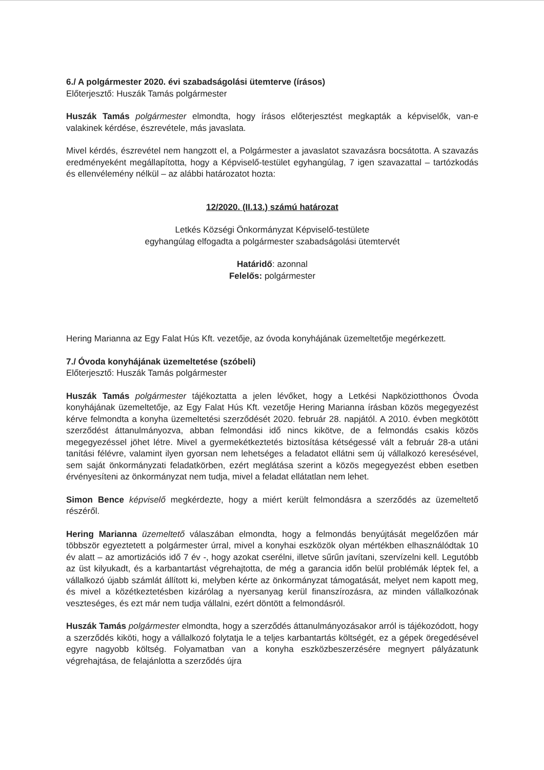6./ A polgármester 2020. évi szabadságolási ütemterve (írásos)
Előterjesztő: Huszák Tamás polgármester
Huszák Tamás polgármester elmondta, hogy írásos előterjesztést megkapták a képviselők, van-e valakinek kérdése, észrevétele, más javaslata.
Mivel kérdés, észrevétel nem hangzott el, a Polgármester a javaslatot szavazásra bocsátotta. A szavazás eredményeként megállapította, hogy a Képviselő-testület egyhangúlag, 7 igen szavazattal – tartózkodás és ellenvélemény nélkül – az alábbi határozatot hozta:
12/2020. (II.13.) számú határozat
Letkés Községi Önkormányzat Képviselő-testülete
egyhangúlag elfogadta a polgármester szabadságolási ütemtervét
Határidő: azonnal
Felelős: polgármester
Hering Marianna az Egy Falat Hús Kft. vezetője, az óvoda konyhájának üzemeltetője megérkezett.
7./ Óvoda konyhájának üzemeltetése (szóbeli)
Előterjesztő: Huszák Tamás polgármester
Huszák Tamás polgármester tájékoztatta a jelen lévőket, hogy a Letkési Napköziotthonos Óvoda konyhájának üzemeltetője, az Egy Falat Hús Kft. vezetője Hering Marianna írásban közös megegyezést kérve felmondta a konyha üzemeltetési szerződését 2020. február 28. napjától. A 2010. évben megkötött szerződést áttanulmányozva, abban felmondási idő nincs kikötve, de a felmondás csakis közös megegyezéssel jöhet létre. Mivel a gyermekétkeztetés biztosítása kétségessé vált a február 28-a utáni tanítási félévre, valamint ilyen gyorsan nem lehetséges a feladatot ellátni sem új vállalkozó keresésével, sem saját önkormányzati feladatkörben, ezért meglátása szerint a közös megegyezést ebben esetben érvényesíteni az önkormányzat nem tudja, mivel a feladat ellátatlan nem lehet.
Simon Bence képviselő megkérdezte, hogy a miért került felmondásra a szerződés az üzemeltető részéről.
Hering Marianna üzemeltető válaszában elmondta, hogy a felmondás benyújtását megelőzően már többször egyeztetett a polgármester úrral, mivel a konyhai eszközök olyan mértékben elhasználódtak 10 év alatt – az amortizációs idő 7 év -, hogy azokat cserélni, illetve sűrűn javítani, szervízelni kell. Legutóbb az üst kilyukadt, és a karbantartást végrehajtotta, de még a garancia időn belül problémák léptek fel, a vállalkozó újabb számlát állított ki, melyben kérte az önkormányzat támogatását, melyet nem kapott meg, és mivel a közétkeztetésben kizárólag a nyersanyag kerül finanszírozásra, az minden vállalkozónak veszteséges, és ezt már nem tudja vállalni, ezért döntött a felmondásról.
Huszák Tamás polgármester elmondta, hogy a szerződés áttanulmányozásakor arról is tájékozódott, hogy a szerződés kiköti, hogy a vállalkozó folytatja le a teljes karbantartás költségét, ez a gépek öregedésével egyre nagyobb költség. Folyamatban van a konyha eszközbeszerzésére megnyert pályázatunk végrehajtása, de felajánlotta a szerződés újra